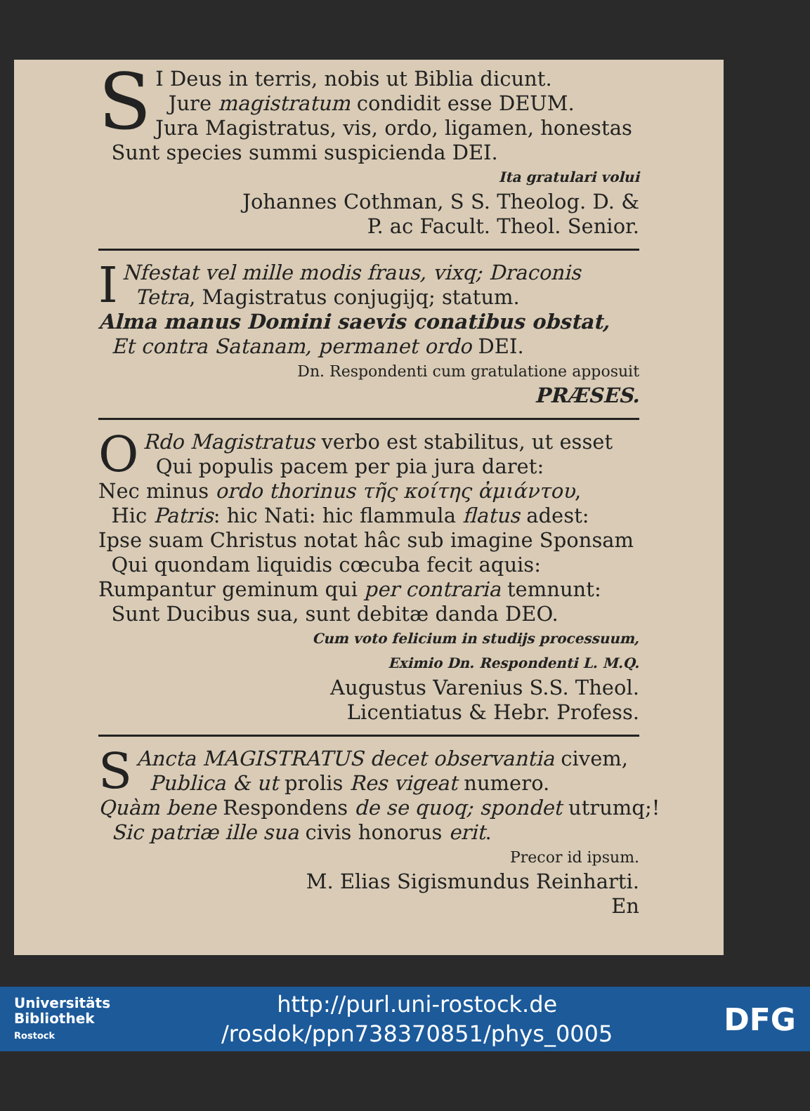S
I Deus in terris, nobis ut Biblia dicunt.
Jure magistratum condidit esse DEUM.
Jura Magistratus, vis, ordo, ligamen, honestas
Sunt species summi suspicienda DEI.
Ita gratulari volui
Johannes Cothman, S S. Theolog. D. &
P. ac Facult. Theol. Senior.
I
Nfestat vel mille modis fraus, vixq; Draconis
Tetra, Magistratus conjugijq; statum.
Alma manus Domini saevis conatibus obstat,
Et contra Satanam, permanet ordo DEI.
Dn. Respondenti cum gratulatione apposuit
PRÆSES.
O
Rdo Magistratus verbo est stabilitus, ut esset
Qui populis pacem per pia jura daret:
Nec minus ordo thorinus τῆς κοίτης ἀμιάντου,
Hic Patris: hic Nati: hic flammula flatus adest:
Ipse suam Christus notat hâc sub imagine Sponsam
Qui quondam liquidis cœcuba fecit aquis:
Rumpantur geminum qui per contraria temnunt:
Sunt Ducibus sua, sunt debitæ danda DEO.
Cum voto felicium in studijs processuum,
Eximio Dn. Respondenti L. M.Q.
Augustus Varenius S.S. Theol.
Licentiatus & Hebr. Profess.
S
Ancta MAGISTRATUS decet observantia civem,
Publica & ut prolis Res vigeat numero.
Quàm bene Respondens de se quoq; spondet utrumq;!
Sic patriæ ille sua civis honorus erit.
Precor id ipsum.
M. Elias Sigismundus Reinharti.
En
Universitäts
Bibliothek
Rostock
http://purl.uni-rostock.de
/rosdok/ppn738370851/phys_0005
DFG